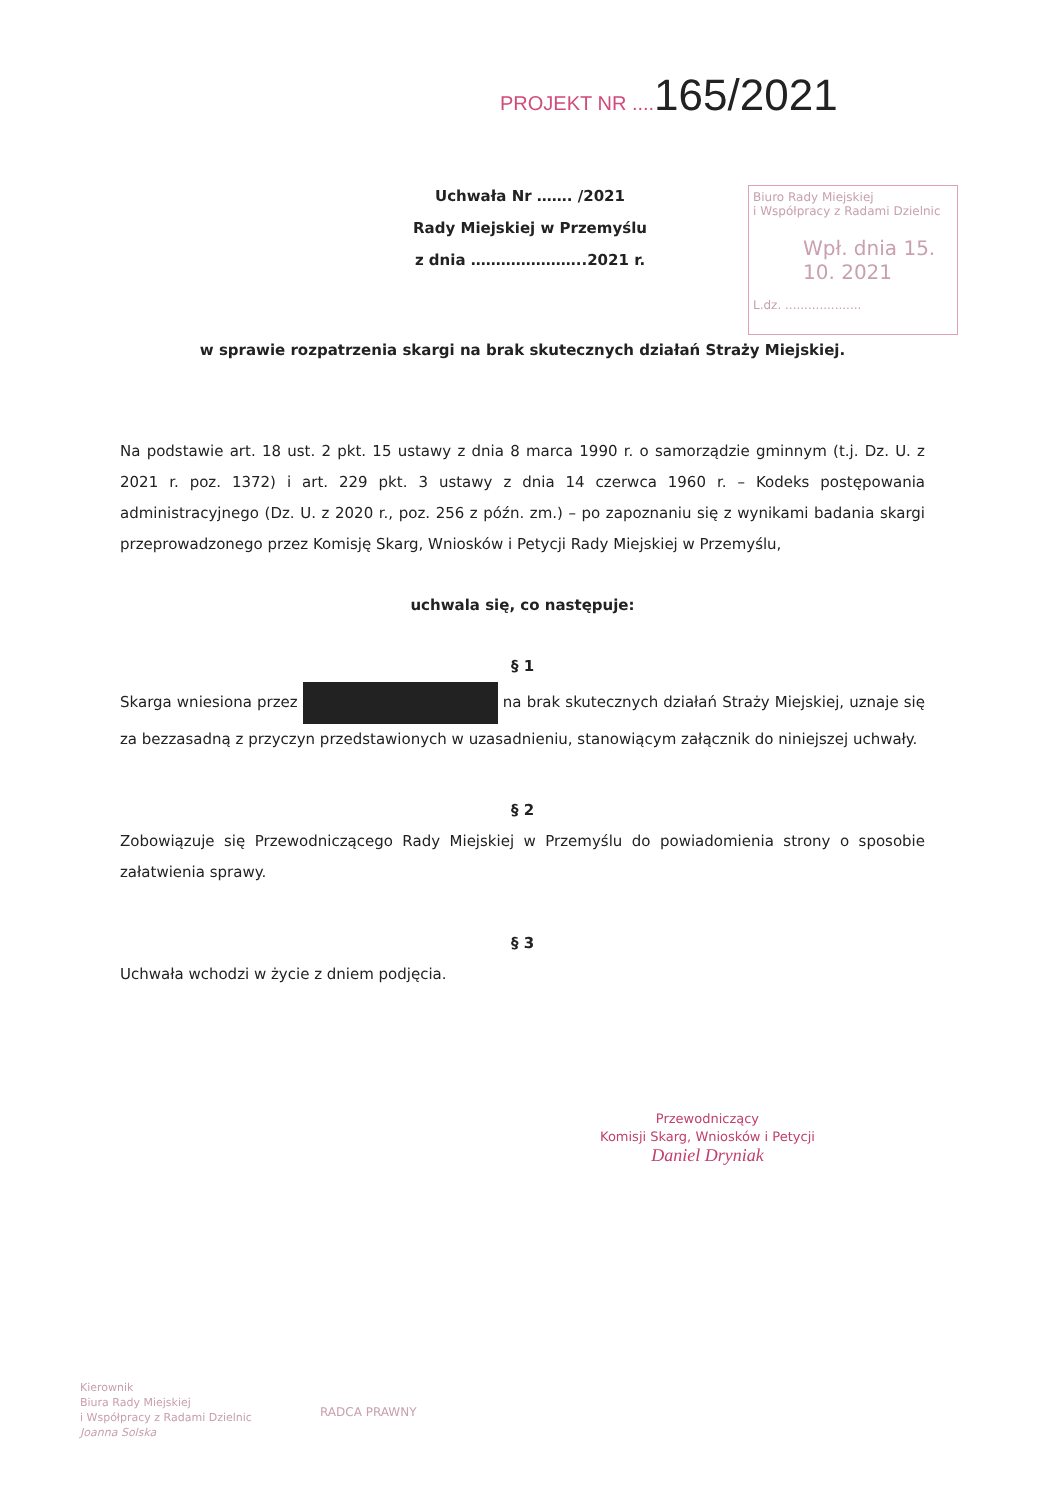PROJEKT NR ....165/2021
Uchwała Nr ……. /2021
Rady Miejskiej w Przemyślu
z dnia …………………..2021 r.
Biuro Rady Miejskiej
i Współpracy z Radami Dzielnic
Wpł. dnia 15. 10. 2021
L.dz. ....................
w sprawie rozpatrzenia skargi na brak skutecznych działań Straży Miejskiej.
Na podstawie art. 18 ust. 2 pkt. 15 ustawy z dnia 8 marca 1990 r. o samorządzie gminnym (t.j. Dz. U. z 2021 r. poz. 1372) i art. 229 pkt. 3 ustawy z dnia 14 czerwca 1960 r. – Kodeks postępowania administracyjnego (Dz. U. z 2020 r., poz. 256 z późn. zm.) – po zapoznaniu się z wynikami badania skargi przeprowadzonego przez Komisję Skarg, Wniosków i Petycji Rady Miejskiej w Przemyślu,
uchwala się, co następuje:
§ 1
Skarga wniesiona przez na brak skutecznych działań Straży Miejskiej, uznaje się za bezzasadną z przyczyn przedstawionych w uzasadnieniu, stanowiącym załącznik do niniejszej uchwały.
§ 2
Zobowiązuje się Przewodniczącego Rady Miejskiej w Przemyślu do powiadomienia strony o sposobie załatwienia sprawy.
§ 3
Uchwała wchodzi w życie z dniem podjęcia.
Przewodniczący
Komisji Skarg, Wniosków i Petycji
Daniel Dryniak
Kierownik
Biura Rady Miejskiej
i Współpracy z Radami Dzielnic
Joanna Solska
RADCA PRAWNY